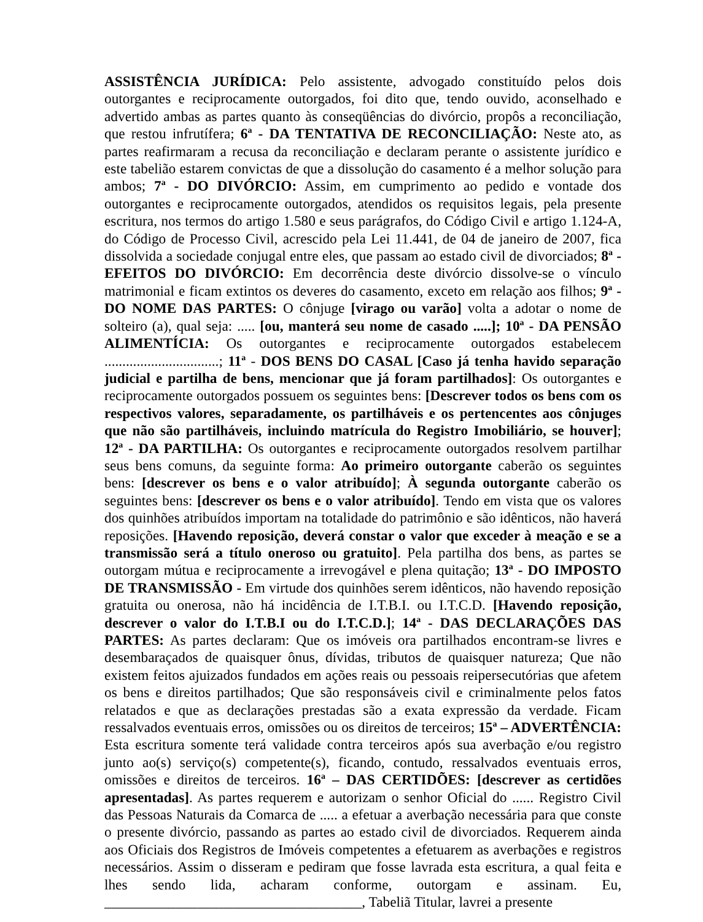ASSISTÊNCIA JURÍDICA: Pelo assistente, advogado constituído pelos dois outorgantes e reciprocamente outorgados, foi dito que, tendo ouvido, aconselhado e advertido ambas as partes quanto às conseqüências do divórcio, propôs a reconciliação, que restou infrutífera; 6<sup>a</sup> - DA TENTATIVA DE RECONCILIAÇÃO: Neste ato, as partes reafirmaram a recusa da reconciliação e declaram perante o assistente jurídico e este tabelião estarem convictas de que a dissolução do casamento é a melhor solução para ambos; 7<sup>a</sup> - DO DIVÓRCIO: Assim, em cumprimento ao pedido e vontade dos outorgantes e reciprocamente outorgados, atendidos os requisitos legais, pela presente escritura, nos termos do artigo 1.580 e seus parágrafos, do Código Civil e artigo 1.124-A, do Código de Processo Civil, acrescido pela Lei 11.441, de 04 de janeiro de 2007, fica dissolvida a sociedade conjugal entre eles, que passam ao estado civil de divorciados; 8<sup>a</sup> - EFEITOS DO DIVÓRCIO: Em decorrência deste divórcio dissolve-se o vínculo matrimonial e ficam extintos os deveres do casamento, exceto em relação aos filhos; 9<sup>a</sup> - DO NOME DAS PARTES: O cônjuge [virago ou varão] volta a adotar o nome de solteiro (a), qual seja: ..... [ou, manterá seu nome de casado .....]; 10<sup>a</sup> - DA PENSÃO ALIMENTÍCIA: Os outorgantes e reciprocamente outorgados estabelecem ................................; 11<sup>a</sup> - DOS BENS DO CASAL [Caso já tenha havido separação judicial e partilha de bens, mencionar que já foram partilhados]: Os outorgantes e reciprocamente outorgados possuem os seguintes bens: [Descrever todos os bens com os respectivos valores, separadamente, os partilháveis e os pertencentes aos cônjuges que não são partilháveis, incluindo matrícula do Registro Imobiliário, se houver]; 12<sup>a</sup> - DA PARTILHA: Os outorgantes e reciprocamente outorgados resolvem partilhar seus bens comuns, da seguinte forma: Ao primeiro outorgante caberão os seguintes bens: [descrever os bens e o valor atribuído]; À segunda outorgante caberão os seguintes bens: [descrever os bens e o valor atribuído]. Tendo em vista que os valores dos quinhões atribuídos importam na totalidade do patrimônio e são idênticos, não haverá reposições. [Havendo reposição, deverá constar o valor que exceder à meação e se a transmissão será a título oneroso ou gratuito]. Pela partilha dos bens, as partes se outorgam mútua e reciprocamente a irrevogável e plena quitação; 13<sup>a</sup> - DO IMPOSTO DE TRANSMISSÃO - Em virtude dos quinhões serem idênticos, não havendo reposição gratuita ou onerosa, não há incidência de I.T.B.I. ou I.T.C.D. [Havendo reposição, descrever o valor do I.T.B.I ou do I.T.C.D.]; 14<sup>a</sup> - DAS DECLARAÇÕES DAS PARTES: As partes declaram: Que os imóveis ora partilhados encontram-se livres e desembaraçados de quaisquer ônus, dívidas, tributos de quaisquer natureza; Que não existem feitos ajuizados fundados em ações reais ou pessoais reipersecutórias que afetem os bens e direitos partilhados; Que são responsáveis civil e criminalmente pelos fatos relatados e que as declarações prestadas são a exata expressão da verdade. Ficam ressalvados eventuais erros, omissões ou os direitos de terceiros; 15<sup>a</sup> – ADVERTÊNCIA: Esta escritura somente terá validade contra terceiros após sua averbação e/ou registro junto ao(s) serviço(s) competente(s), ficando, contudo, ressalvados eventuais erros, omissões e direitos de terceiros. 16<sup>a</sup> – DAS CERTIDÕES: [descrever as certidões apresentadas]. As partes requerem e autorizam o senhor Oficial do ...... Registro Civil das Pessoas Naturais da Comarca de ..... a efetuar a averbação necessária para que conste o presente divórcio, passando as partes ao estado civil de divorciados. Requerem ainda aos Oficiais dos Registros de Imóveis competentes a efetuarem as averbações e registros necessários. Assim o disseram e pediram que fosse lavrada esta escritura, a qual feita e lhes sendo lida, acharam conforme, outorgam e assinam. Eu, ____________________________________, Tabeliã Titular, lavrei a presente